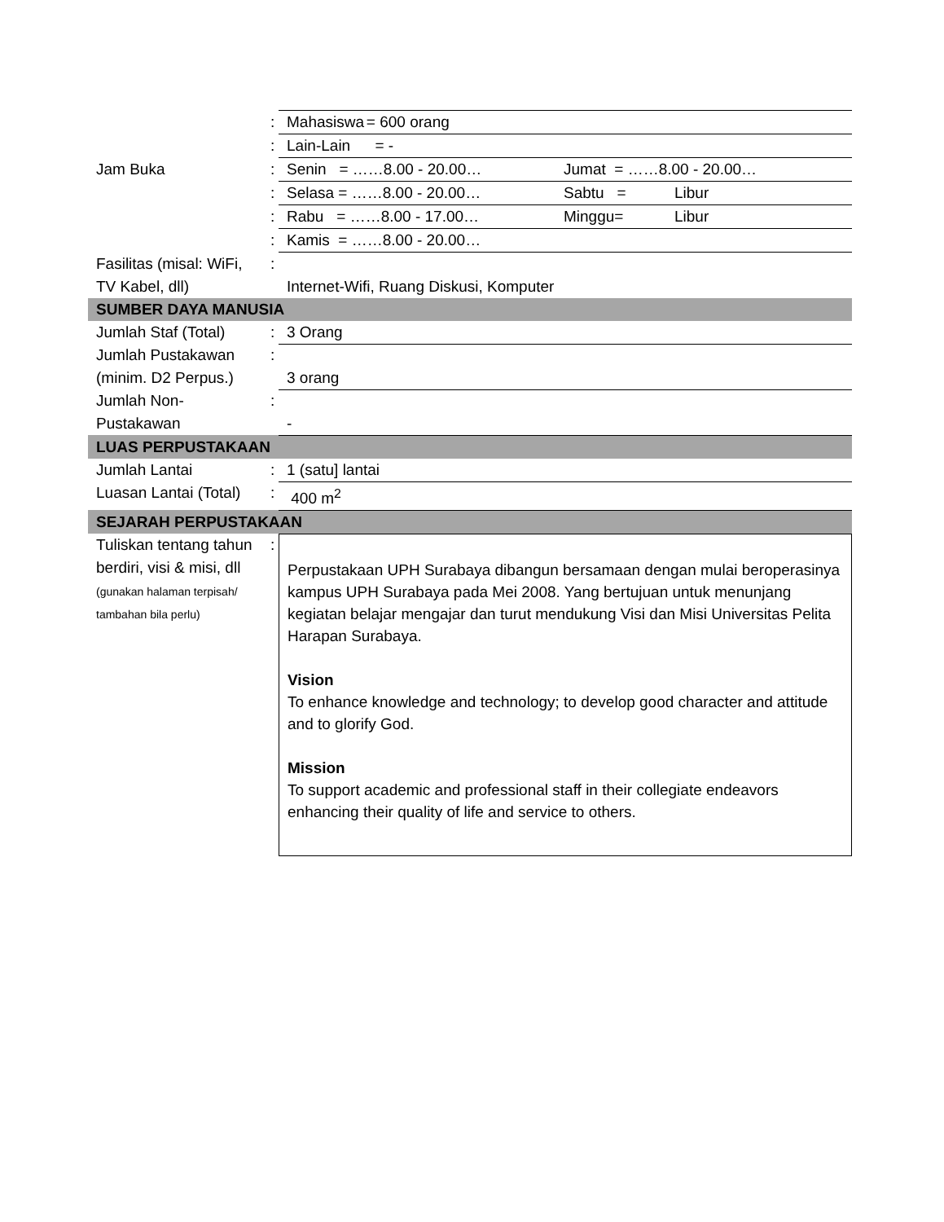| | : | Mahasiswa = 600 orang |
| | : | Lain-Lain = - |
| Jam Buka | : | Senin = ……8.00 - 20.00… Jumat = ……8.00 - 20.00… |
| | : | Selasa = ……8.00 - 20.00… Sabtu = Libur |
| | : | Rabu = ……8.00 - 17.00… Minggu= Libur |
| | : | Kamis = ……8.00 - 20.00… |
| Fasilitas (misal: WiFi, TV Kabel, dll) | : | Internet-Wifi, Ruang Diskusi, Komputer |
| SUMBER DAYA MANUSIA | | |
| Jumlah Staf (Total) | : | 3 Orang |
| Jumlah Pustakawan (minim. D2 Perpus.) | : | 3 orang |
| Jumlah Non-Pustakawan | : | - |
| LUAS PERPUSTAKAAN | | |
| Jumlah Lantai | : | 1 (satu] lantai |
| Luasan Lantai (Total) | : | 400 m<sup>2</sup> |
| SEJARAH PERPUSTAKAAN | | |
| Tuliskan tentang tahun berdiri, visi & misi, dll (gunakan halaman terpisah/ tambahan bila perlu) | : | Perpustakaan UPH Surabaya dibangun bersamaan dengan mulai beroperasinya kampus UPH Surabaya pada Mei 2008. Yang bertujuan untuk menunjang kegiatan belajar mengajar dan turut mendukung Visi dan Misi Universitas Pelita Harapan Surabaya. Vision To enhance knowledge and technology; to develop good character and attitude and to glorify God. Mission To support academic and professional staff in their collegiate endeavors enhancing their quality of life and service to others. |